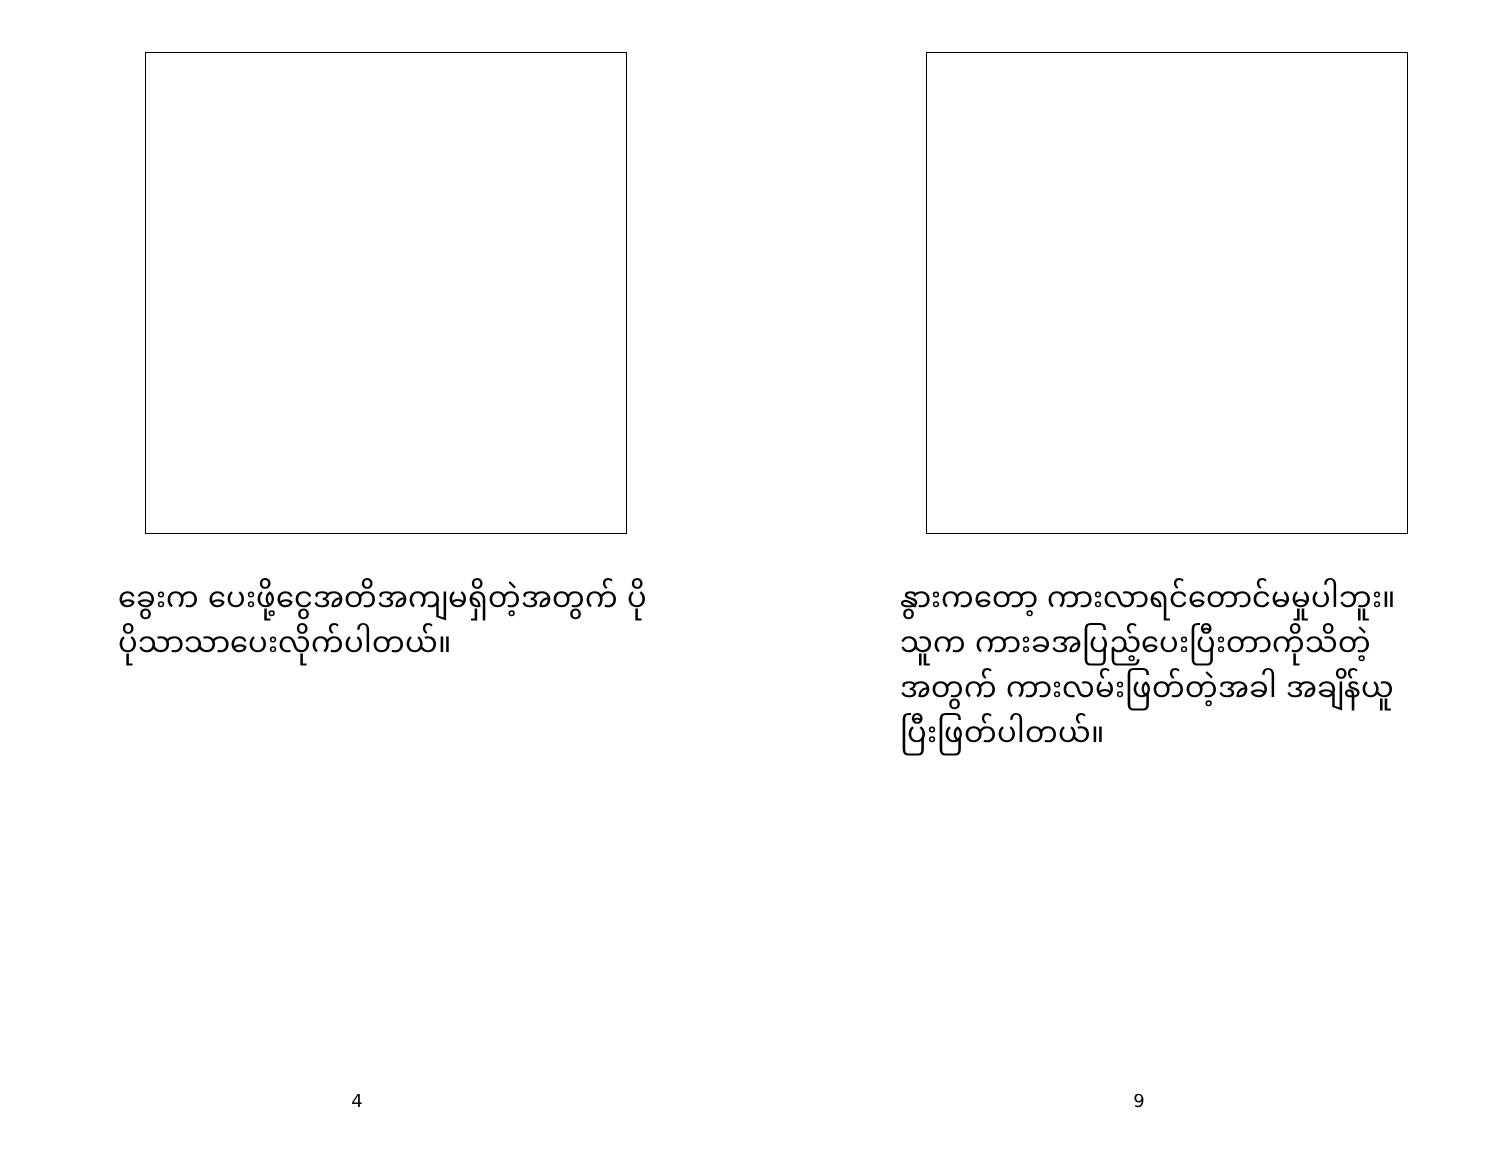ခွေးက ပေးဖို့ငွေအတိအကျမရှိတဲ့အတွက် ပိုပိုသာသာပေးလိုက်ပါတယ်။
4
နွားကတော့ ကားလာရင်တောင်မမှုပါဘူး။ သူက ကားခအပြည့်ပေးပြီးတာကိုသိတဲ့အတွက် ကားလမ်းဖြတ်တဲ့အခါ အချိန်ယူပြီးဖြတ်ပါတယ်။
9